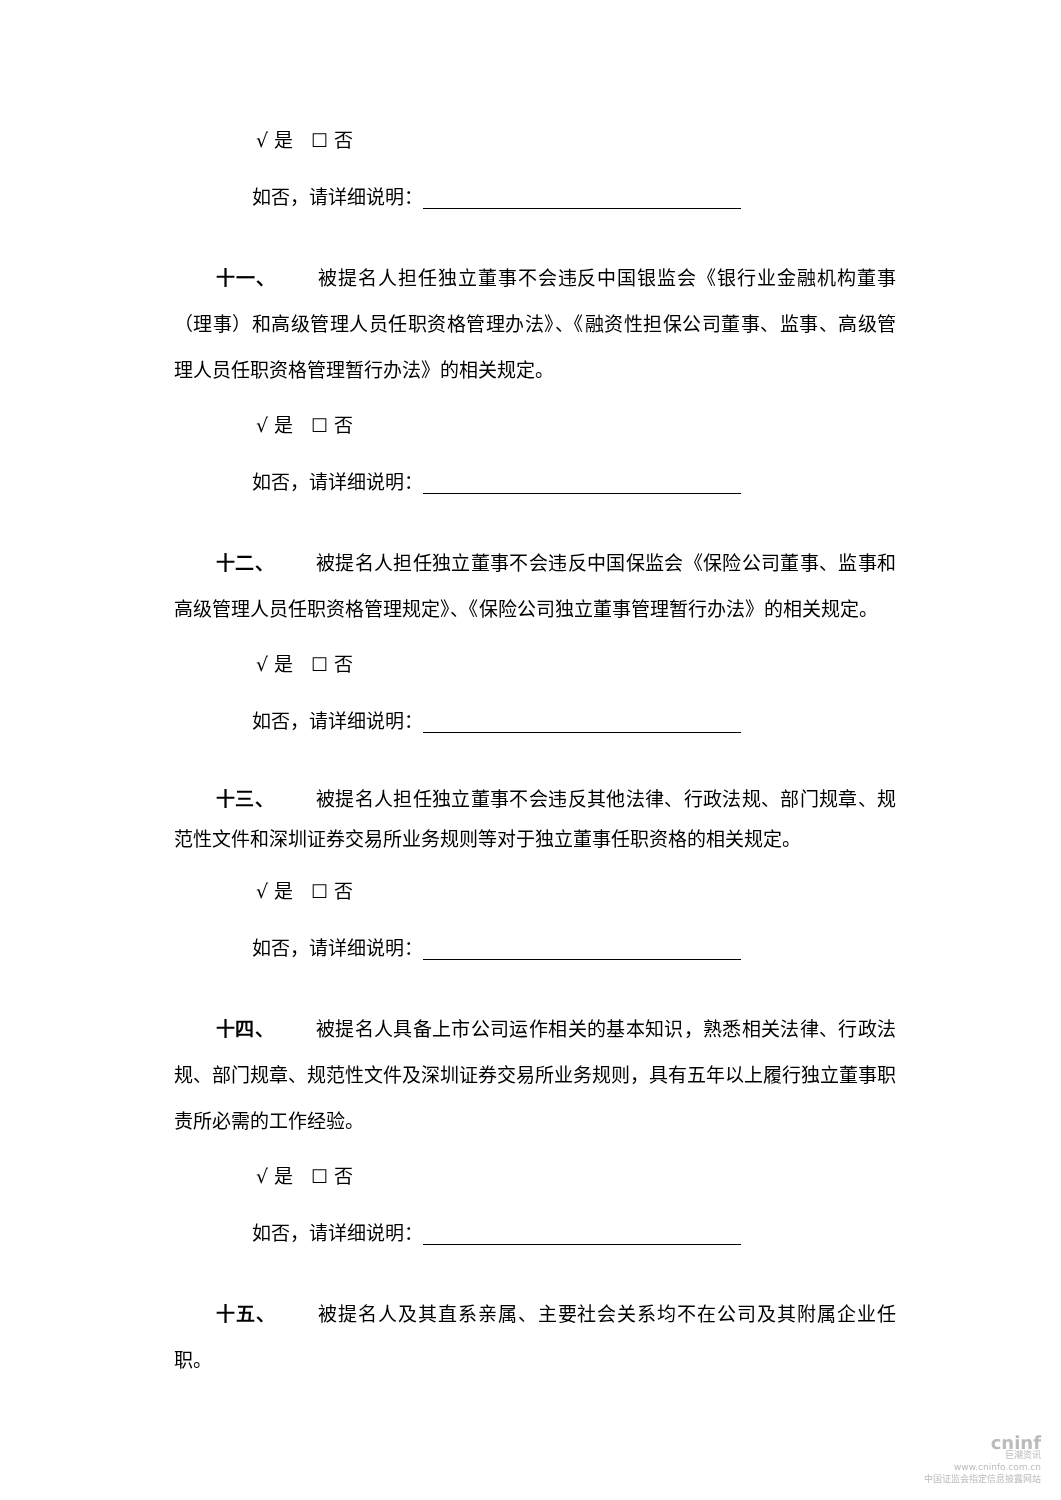√ 是 ☐ 否
如否，请详细说明：
十一、 被提名人担任独立董事不会违反中国银监会《银行业金融机构董事（理事）和高级管理人员任职资格管理办法》、《融资性担保公司董事、监事、高级管理人员任职资格管理暂行办法》的相关规定。
√ 是 ☐ 否
如否，请详细说明：
十二、 被提名人担任独立董事不会违反中国保监会《保险公司董事、监事和高级管理人员任职资格管理规定》、《保险公司独立董事管理暂行办法》的相关规定。
√ 是 ☐ 否
如否，请详细说明：
十三、 被提名人担任独立董事不会违反其他法律、行政法规、部门规章、规范性文件和深圳证券交易所业务规则等对于独立董事任职资格的相关规定。
√ 是 ☐ 否
如否，请详细说明：
十四、 被提名人具备上市公司运作相关的基本知识，熟悉相关法律、行政法规、部门规章、规范性文件及深圳证券交易所业务规则，具有五年以上履行独立董事职责所必需的工作经验。
√ 是 ☐ 否
如否，请详细说明：
十五、 被提名人及其直系亲属、主要社会关系均不在公司及其附属企业任职。
cninf
巨潮资讯
www.cninfo.com.cn
中国证监会指定信息披露网站